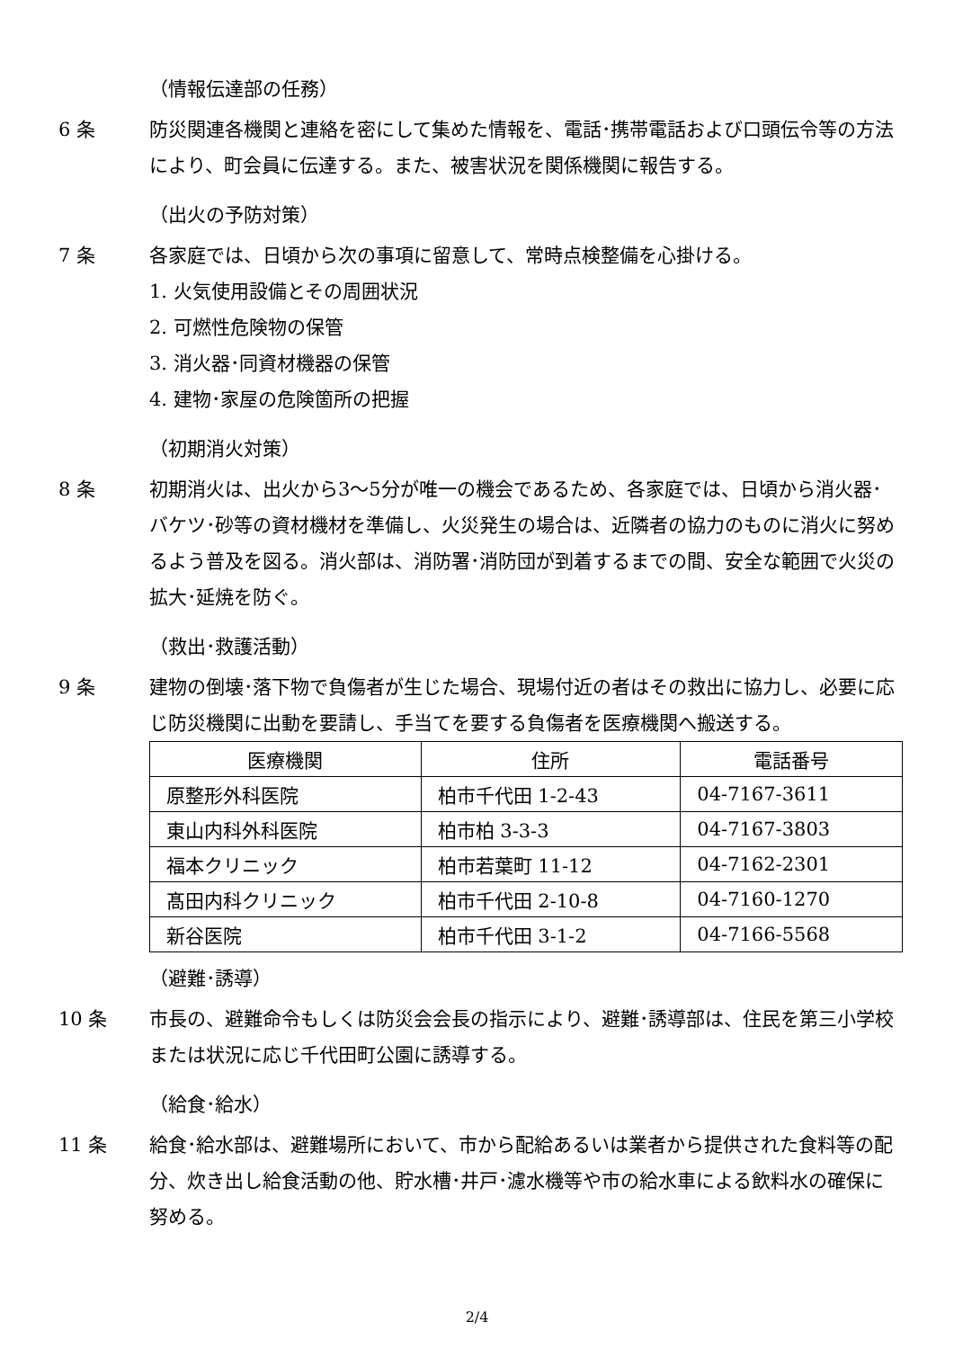（情報伝達部の任務）
6 条 防災関連各機関と連絡を密にして集めた情報を、電話･携帯電話および口頭伝令等の方法により、町会員に伝達する。また、被害状況を関係機関に報告する。
（出火の予防対策）
7 条 各家庭では、日頃から次の事項に留意して、常時点検整備を心掛ける。
1. 火気使用設備とその周囲状況
2. 可燃性危険物の保管
3. 消火器･同資材機器の保管
4. 建物･家屋の危険箇所の把握
（初期消火対策）
8 条 初期消火は、出火から3～5分が唯一の機会であるため、各家庭では、日頃から消火器･バケツ･砂等の資材機材を準備し、火災発生の場合は、近隣者の協力のものに消火に努めるよう普及を図る。消火部は、消防署･消防団が到着するまでの間、安全な範囲で火災の拡大･延焼を防ぐ。
（救出･救護活動）
9 条 建物の倒壊･落下物で負傷者が生じた場合、現場付近の者はその救出に協力し、必要に応じ防災機関に出動を要請し、手当てを要する負傷者を医療機関へ搬送する。
| 医療機関 | 住所 | 電話番号 |
| --- | --- | --- |
| 原整形外科医院 | 柏市千代田 1-2-43 | 04-7167-3611 |
| 東山内科外科医院 | 柏市柏 3-3-3 | 04-7167-3803 |
| 福本クリニック | 柏市若葉町 11-12 | 04-7162-2301 |
| 髙田内科クリニック | 柏市千代田 2-10-8 | 04-7160-1270 |
| 新谷医院 | 柏市千代田 3-1-2 | 04-7166-5568 |
（避難･誘導）
10 条 市長の、避難命令もしくは防災会会長の指示により、避難･誘導部は、住民を第三小学校または状況に応じ千代田町公園に誘導する。
（給食･給水）
11 条 給食･給水部は、避難場所において、市から配給あるいは業者から提供された食料等の配分、炊き出し給食活動の他、貯水槽･井戸･濾水機等や市の給水車による飲料水の確保に努める。
2/4